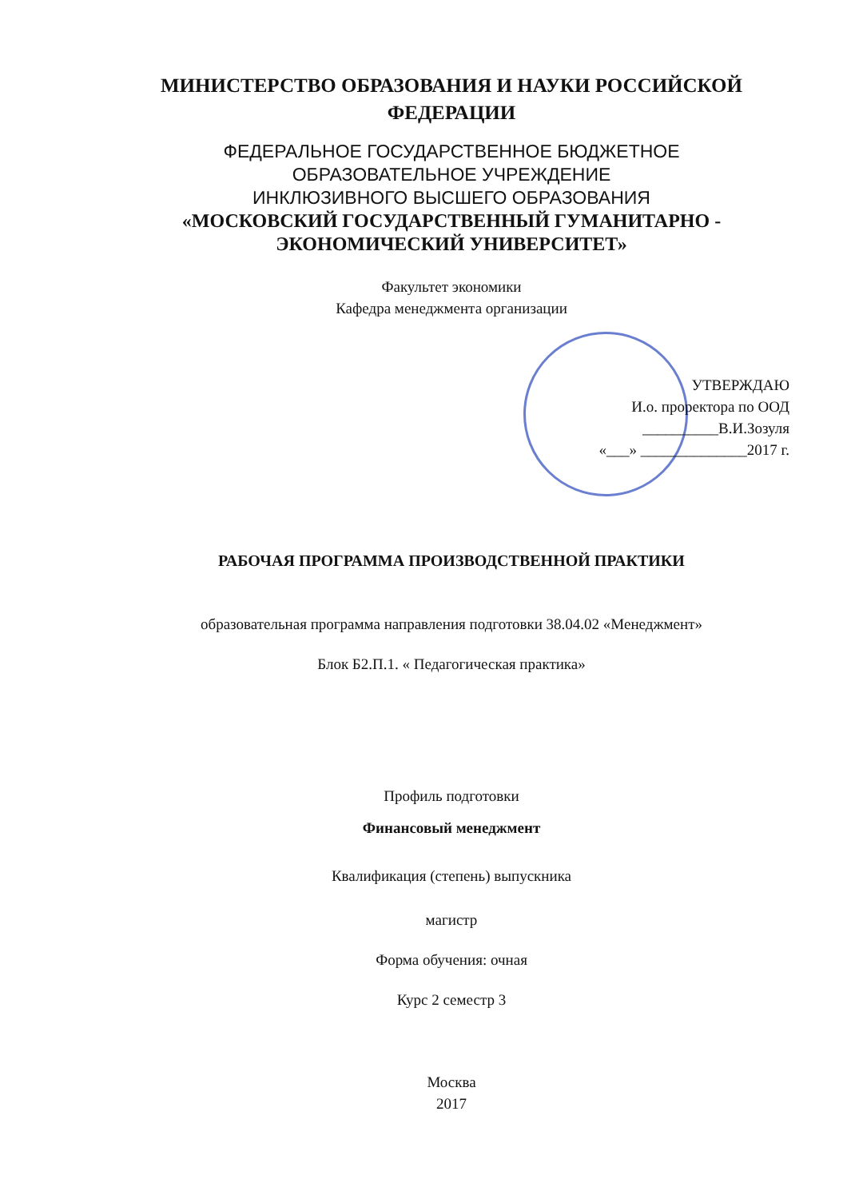МИНИСТЕРСТВО ОБРАЗОВАНИЯ И НАУКИ РОССИЙСКОЙ
ФЕДЕРАЦИИ
ФЕДЕРАЛЬНОЕ ГОСУДАРСТВЕННОЕ БЮДЖЕТНОЕ
ОБРАЗОВАТЕЛЬНОЕ УЧРЕЖДЕНИЕ
ИНКЛЮЗИВНОГО ВЫСШЕГО ОБРАЗОВАНИЯ
«МОСКОВСКИЙ ГОСУДАРСТВЕННЫЙ ГУМАНИТАРНО -
ЭКОНОМИЧЕСКИЙ УНИВЕРСИТЕТ»
Факультет экономики
Кафедра менеджмента организации
УТВЕРЖДАЮ
И.о. проректора по ООД
__________В.И.Зозуля
«___» ______________2017 г.
РАБОЧАЯ ПРОГРАММА ПРОИЗВОДСТВЕННОЙ ПРАКТИКИ
образовательная программа направления подготовки 38.04.02 «Менеджмент»
Блок Б2.П.1. « Педагогическая практика»
Профиль подготовки
Финансовый менеджмент
Квалификация (степень) выпускника
магистр
Форма обучения: очная
Курс 2 семестр 3
Москва
2017